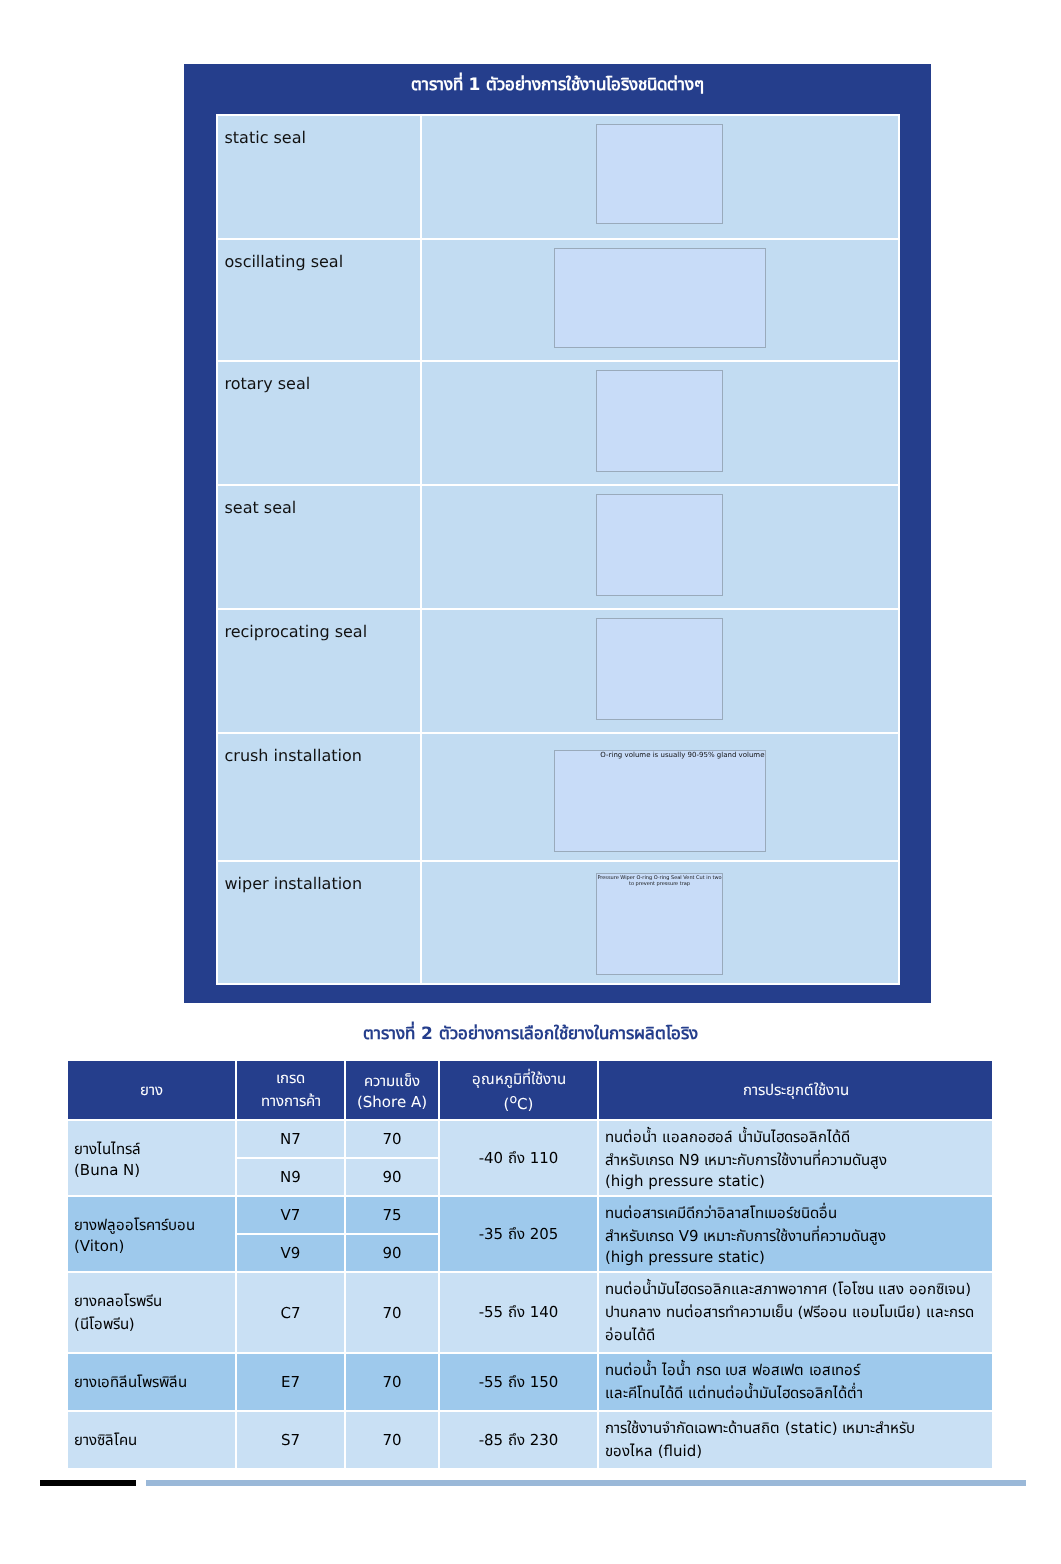ตารางที่ 1 ตัวอย่างการใช้งานโอริงชนิดต่างๆ
| static seal | |
| oscillating seal | |
| rotary seal | |
| seat seal | |
| reciprocating seal | |
| crush installation | O-ring volume is usually 90-95% gland volume |
| wiper installation | Pressure Wiper O-ring O-ring Seal Vent Cut in two to prevent pressure trap |
ตารางที่ 2 ตัวอย่างการเลือกใช้ยางในการผลิตโอริง
| ยาง | เกรด ทางการค้า | ความแข็ง (Shore A) | อุณหภูมิที่ใช้งาน (<sup>o</sup>C) | การประยุกต์ใช้งาน |
| --- | --- | --- | --- | --- |
| ยางไนไทรล์ (Buna N) | N7 | 70 | -40 ถึง 110 | ทนต่อน้ำ แอลกอฮอล์ น้ำมันไฮดรอลิกได้ดี สำหรับเกรด N9 เหมาะกับการใช้งานที่ความดันสูง (high pressure static) |
| | N9 | 90 | | |
| ยางฟลูออโรคาร์บอน (Viton) | V7 | 75 | -35 ถึง 205 | ทนต่อสารเคมีดีกว่าอิลาสโทเมอร์ชนิดอื่น สำหรับเกรด V9 เหมาะกับการใช้งานที่ความดันสูง (high pressure static) |
| | V9 | 90 | | |
| ยางคลอโรพรีน (นีโอพรีน) | C7 | 70 | -55 ถึง 140 | ทนต่อน้ำมันไฮดรอลิกและสภาพอากาศ (โอโซน แสง ออกซิเจน) ปานกลาง ทนต่อสารทำความเย็น (ฟรีออน แอมโมเนีย) และกรดอ่อนได้ดี |
| ยางเอทิลีนโพรพิลีน | E7 | 70 | -55 ถึง 150 | ทนต่อน้ำ ไอน้ำ กรด เบส ฟอสเฟต เอสเทอร์ และคีโทนได้ดี แต่ทนต่อน้ำมันไฮดรอลิกได้ต่ำ |
| ยางซิลิโคน | S7 | 70 | -85 ถึง 230 | การใช้งานจำกัดเฉพาะด้านสถิต (static) เหมาะสำหรับ ของไหล (fluid) |